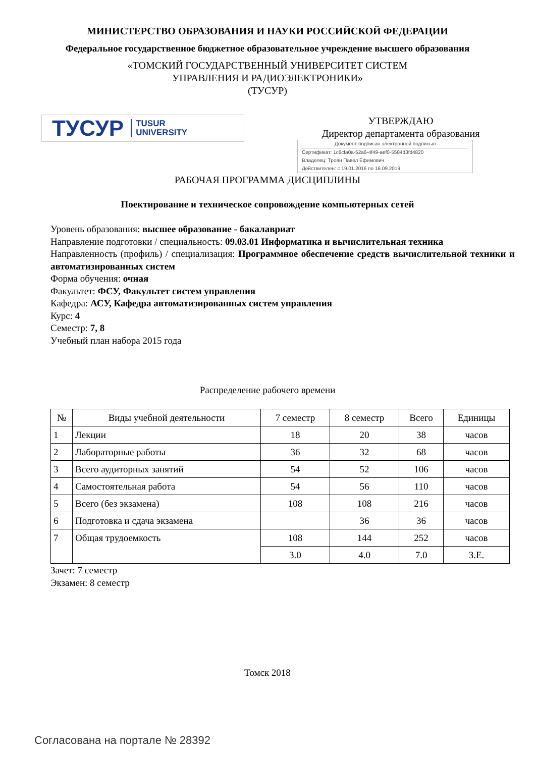МИНИСТЕРСТВО ОБРАЗОВАНИЯ И НАУКИ РОССИЙСКОЙ ФЕДЕРАЦИИ
Федеральное государственное бюджетное образовательное учреждение высшего образования
«ТОМСКИЙ ГОСУДАРСТВЕННЫЙ УНИВЕРСИТЕТ СИСТЕМ
УПРАВЛЕНИЯ И РАДИОЭЛЕКТРОНИКИ»
(ТУСУР)
ТУСУР TUSUR
UNIVERSITY
УТВЕРЖДАЮ
Директор департамента образования
Документ подписан электронной подписью
Сертификат: 1c6cfa0a-52a6-4f49-aef0-5584d3fd4820
Владелец: Троян Павел Ефимович
Действителен: с 19.01.2016 по 16.09.2019
РАБОЧАЯ ПРОГРАММА ДИСЦИПЛИНЫ
Поектирование и техническое сопровождение компьютерных сетей
Уровень образования: высшее образование - бакалавриат
Направление подготовки / специальность: 09.03.01 Информатика и вычислительная техника
Направленность (профиль) / специализация: Программное обеспечение средств вычислительной техники и автоматизированных систем
Форма обучения: очная
Факультет: ФСУ, Факультет систем управления
Кафедра: АСУ, Кафедра автоматизированных систем управления
Курс: 4
Семестр: 7, 8
Учебный план набора 2015 года
Распределение рабочего времени
| № | Виды учебной деятельности | 7 семестр | 8 семестр | Всего | Единицы |
| --- | --- | --- | --- | --- | --- |
| 1 | Лекции | 18 | 20 | 38 | часов |
| 2 | Лабораторные работы | 36 | 32 | 68 | часов |
| 3 | Всего аудиторных занятий | 54 | 52 | 106 | часов |
| 4 | Самостоятельная работа | 54 | 56 | 110 | часов |
| 5 | Всего (без экзамена) | 108 | 108 | 216 | часов |
| 6 | Подготовка и сдача экзамена | | 36 | 36 | часов |
| 7 | Общая трудоемкость | 108 | 144 | 252 | часов |
| | | 3.0 | 4.0 | 7.0 | З.Е. |
Зачет: 7 семестр
Экзамен: 8 семестр
Томск 2018
Согласована на портале № 28392